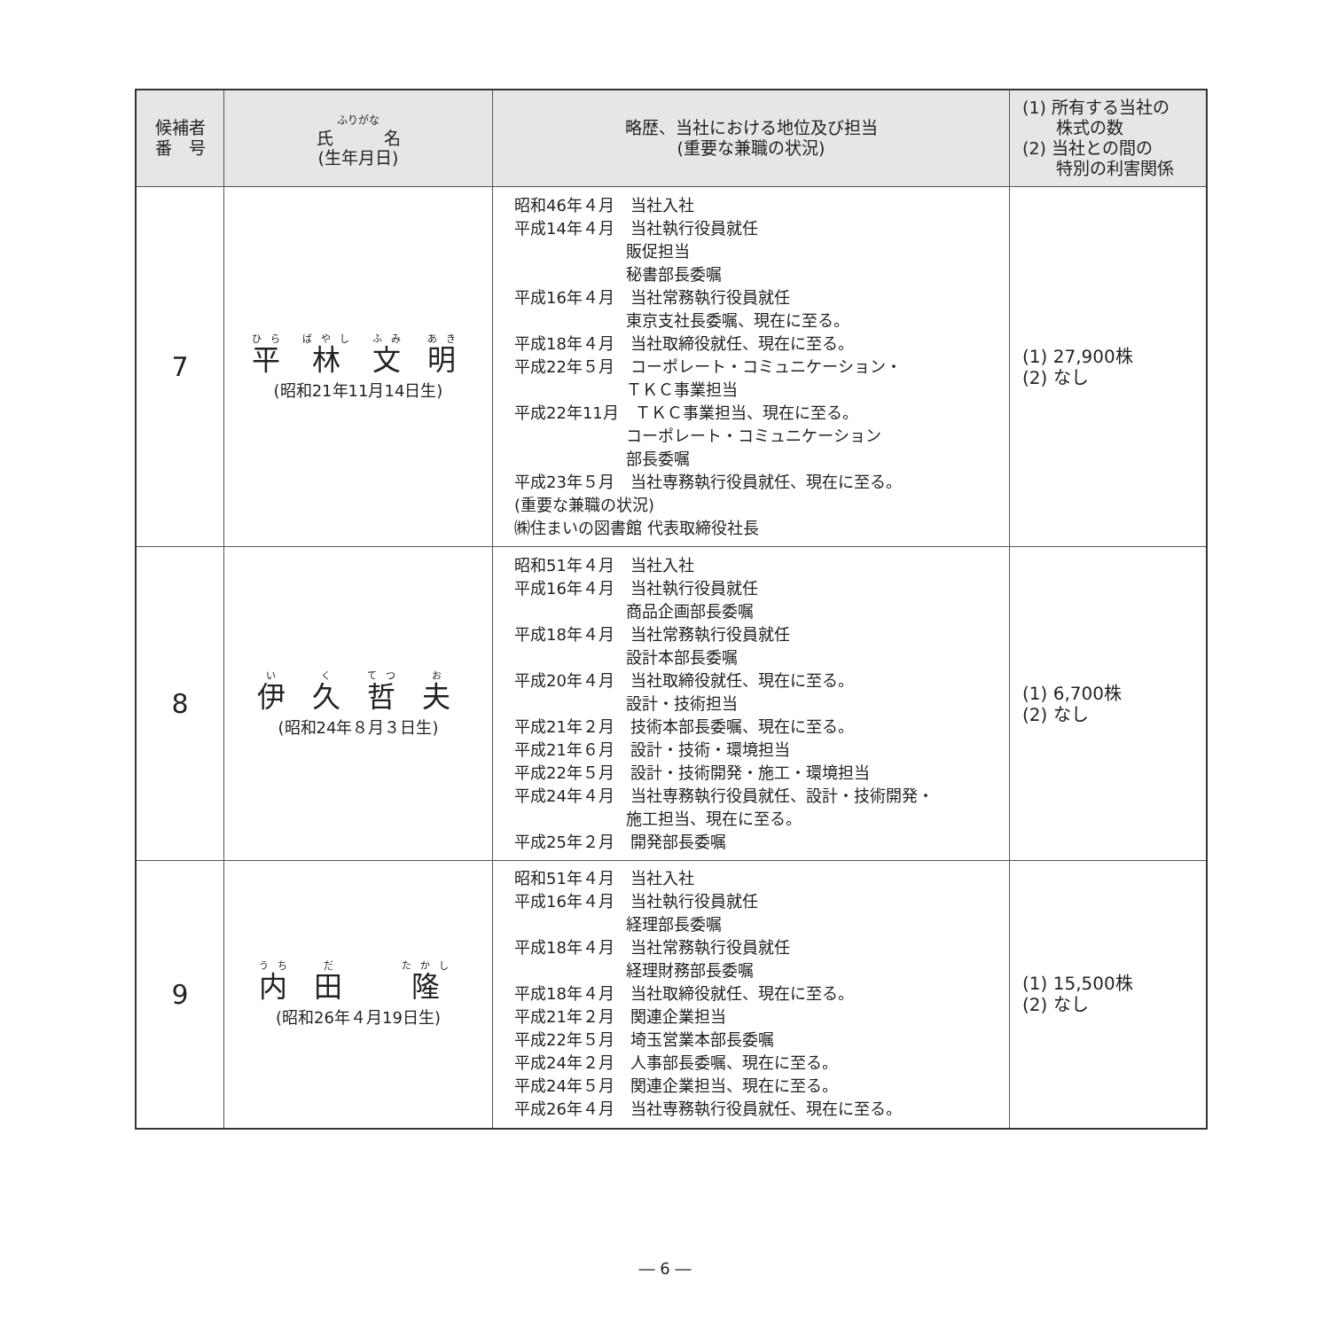| 候補者 番 号 | ふりがな 氏 名 (生年月日) | 略歴、当社における地位及び担当 (重要な兼職の状況) | (1) 所有する当社の 株式の数 (2) 当社との間の 特別の利害関係 |
| --- | --- | --- | --- |
| 7 | 平 林 文 明 (昭和21年11月14日生) | 昭和46年４月 当社入社 平成14年４月 当社執行役員就任 販促担当 秘書部長委嘱 平成16年４月 当社常務執行役員就任 東京支社長委嘱、現在に至る。 平成18年４月 当社取締役就任、現在に至る。 平成22年５月 コーポレート・コミュニケーション・ ＴＫＣ事業担当 平成22年11月 ＴＫＣ事業担当、現在に至る。 コーポレート・コミュニケーション 部長委嘱 平成23年５月 当社専務執行役員就任、現在に至る。 (重要な兼職の状況) ㈱住まいの図書館 代表取締役社長 | (1) 27,900株 (2) なし |
| 8 | 伊 久 哲 夫 (昭和24年８月３日生) | 昭和51年４月 当社入社 平成16年４月 当社執行役員就任 商品企画部長委嘱 平成18年４月 当社常務執行役員就任 設計本部長委嘱 平成20年４月 当社取締役就任、現在に至る。 設計・技術担当 平成21年２月 技術本部長委嘱、現在に至る。 平成21年６月 設計・技術・環境担当 平成22年５月 設計・技術開発・施工・環境担当 平成24年４月 当社専務執行役員就任、設計・技術開発・ 施工担当、現在に至る。 平成25年２月 開発部長委嘱 | (1) 6,700株 (2) なし |
| 9 | 内 田 隆 (昭和26年４月19日生) | 昭和51年４月 当社入社 平成16年４月 当社執行役員就任 経理部長委嘱 平成18年４月 当社常務執行役員就任 経理財務部長委嘱 平成18年４月 当社取締役就任、現在に至る。 平成21年２月 関連企業担当 平成22年５月 埼玉営業本部長委嘱 平成24年２月 人事部長委嘱、現在に至る。 平成24年５月 関連企業担当、現在に至る。 平成26年４月 当社専務執行役員就任、現在に至る。 | (1) 15,500株 (2) なし |
― 6 ―